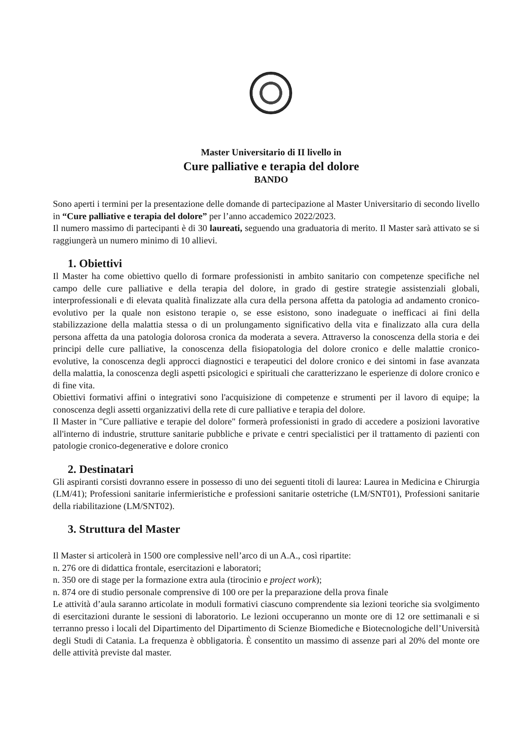Master Universitario di II livello in
Cure palliative e terapia del dolore
BANDO
Sono aperti i termini per la presentazione delle domande di partecipazione al Master Universitario di secondo livello in “Cure palliative e terapia del dolore” per l’anno accademico 2022/2023.
Il numero massimo di partecipanti è di 30 laureati, seguendo una graduatoria di merito. Il Master sarà attivato se si raggiungerà un numero minimo di 10 allievi.
1. Obiettivi
Il Master ha come obiettivo quello di formare professionisti in ambito sanitario con competenze specifiche nel campo delle cure palliative e della terapia del dolore, in grado di gestire strategie assistenziali globali, interprofessionali e di elevata qualità finalizzate alla cura della persona affetta da patologia ad andamento cronico-evolutivo per la quale non esistono terapie o, se esse esistono, sono inadeguate o inefficaci ai fini della stabilizzazione della malattia stessa o di un prolungamento significativo della vita e finalizzato alla cura della persona affetta da una patologia dolorosa cronica da moderata a severa. Attraverso la conoscenza della storia e dei principi delle cure palliative, la conoscenza della fisiopatologia del dolore cronico e delle malattie cronico-evolutive, la conoscenza degli approcci diagnostici e terapeutici del dolore cronico e dei sintomi in fase avanzata della malattia, la conoscenza degli aspetti psicologici e spirituali che caratterizzano le esperienze di dolore cronico e di fine vita.
Obiettivi formativi affini o integrativi sono l'acquisizione di competenze e strumenti per il lavoro di equipe; la conoscenza degli assetti organizzativi della rete di cure palliative e terapia del dolore.
Il Master in "Cure palliative e terapie del dolore" formerà professionisti in grado di accedere a posizioni lavorative all'interno di industrie, strutture sanitarie pubbliche e private e centri specialistici per il trattamento di pazienti con patologie cronico-degenerative e dolore cronico
2. Destinatari
Gli aspiranti corsisti dovranno essere in possesso di uno dei seguenti titoli di laurea: Laurea in Medicina e Chirurgia (LM/41); Professioni sanitarie infermieristiche e professioni sanitarie ostetriche (LM/SNT01), Professioni sanitarie della riabilitazione (LM/SNT02).
3. Struttura del Master
Il Master si articolerà in 1500 ore complessive nell’arco di un A.A., così ripartite:
n. 276 ore di didattica frontale, esercitazioni e laboratori;
n. 350 ore di stage per la formazione extra aula (tirocinio e project work);
n. 874 ore di studio personale comprensive di 100 ore per la preparazione della prova finale
Le attività d’aula saranno articolate in moduli formativi ciascuno comprendente sia lezioni teoriche sia svolgimento di esercitazioni durante le sessioni di laboratorio. Le lezioni occuperanno un monte ore di 12 ore settimanali e si terranno presso i locali del Dipartimento del Dipartimento di Scienze Biomediche e Biotecnologiche dell’Università degli Studi di Catania. La frequenza è obbligatoria. È consentito un massimo di assenze pari al 20% del monte ore delle attività previste dal master.